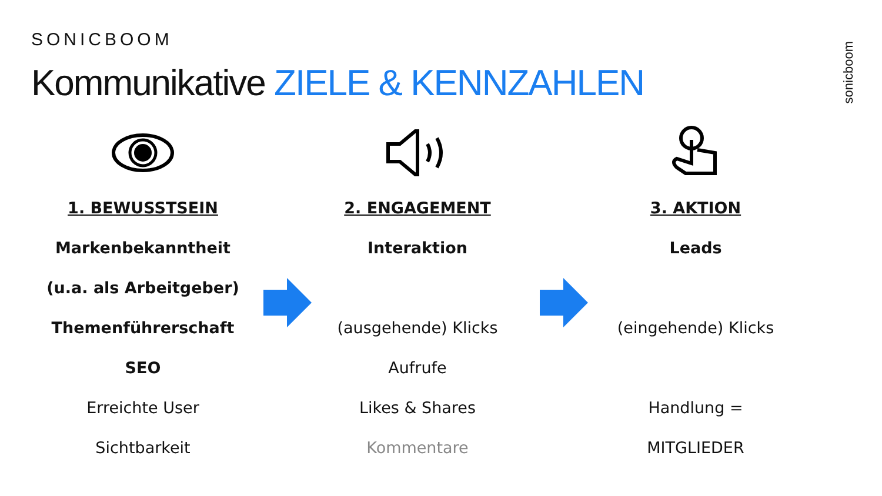SONICBOOM
Kommunikative ZIELE & KENNZAHLEN
sonicboom
1. BEWUSSTSEIN
Markenbekanntheit
(u.a. als Arbeitgeber)
Themenführerschaft
SEO
Erreichte User
Sichtbarkeit
2. ENGAGEMENT
Interaktion
(ausgehende) Klicks
Aufrufe
Likes & Shares
Kommentare
3. AKTION
Leads
(eingehende) Klicks
Handlung =
MITGLIEDER